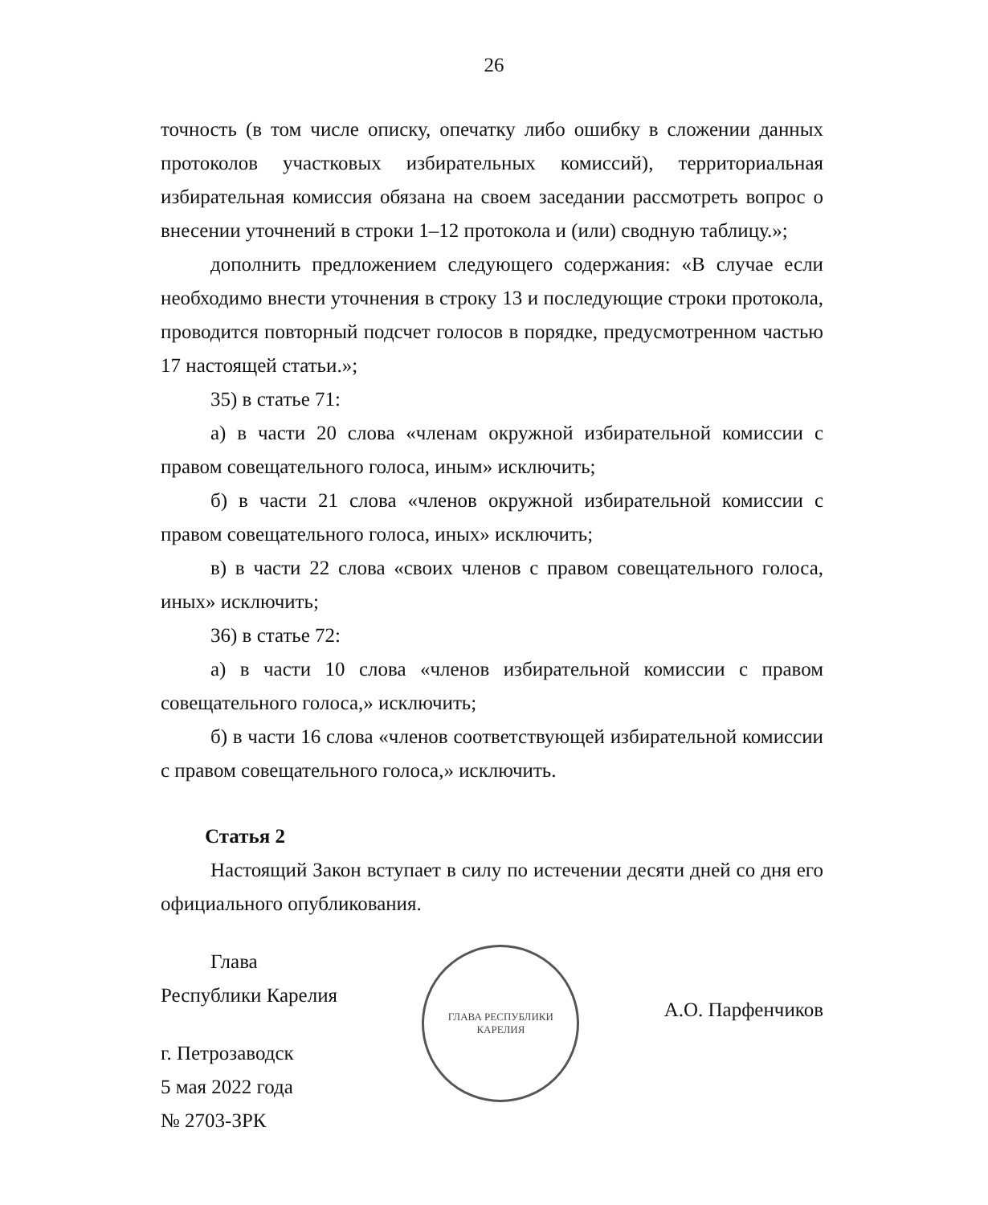26
точность (в том числе описку, опечатку либо ошибку в сложении данных протоколов участковых избирательных комиссий), территориальная избирательная комиссия обязана на своем заседании рассмотреть вопрос о внесении уточнений в строки 1–12 протокола и (или) сводную таблицу.»;
дополнить предложением следующего содержания: «В случае если необходимо внести уточнения в строку 13 и последующие строки протокола, проводится повторный подсчет голосов в порядке, предусмотренном частью 17 настоящей статьи.»;
35) в статье 71:
а) в части 20 слова «членам окружной избирательной комиссии с правом совещательного голоса, иным» исключить;
б) в части 21 слова «членов окружной избирательной комиссии с правом совещательного голоса, иных» исключить;
в) в части 22 слова «своих членов с правом совещательного голоса, иных» исключить;
36) в статье 72:
а) в части 10 слова «членов избирательной комиссии с правом совещательного голоса,» исключить;
б) в части 16 слова «членов соответствующей избирательной комиссии с правом совещательного голоса,» исключить.
Статья 2
Настоящий Закон вступает в силу по истечении десяти дней со дня его официального опубликования.
Глава
Республики Карелия
г. Петрозаводск
5 мая 2022 года
№ 2703-ЗРК
ГЛАВА РЕСПУБЛИКИ КАРЕЛИЯ
А.О. Парфенчиков